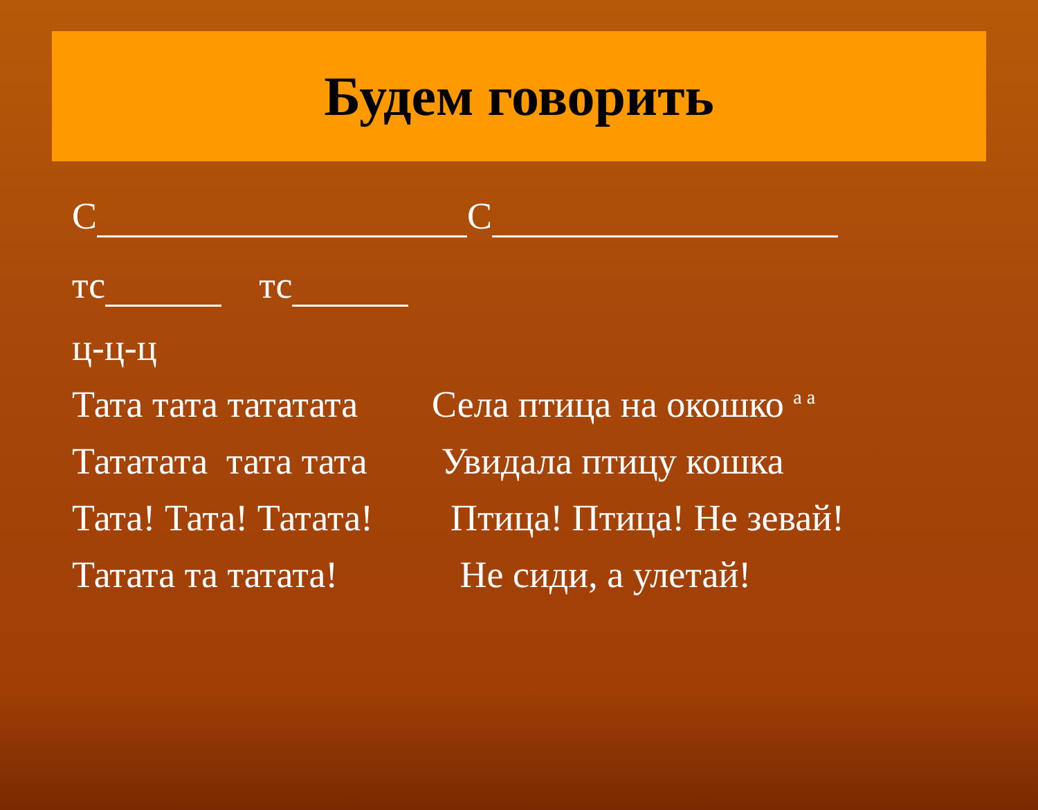Будем говорить
С С
тс тс
ц-ц-ц
Тата тата тататата Села птица на окошко <sup>а а</sup>
Тататата тата тата Увидала птицу кошка
Тата! Тата! Татата! Птица! Птица! Не зевай!
Татата та татата! Не сиди, а улетай!